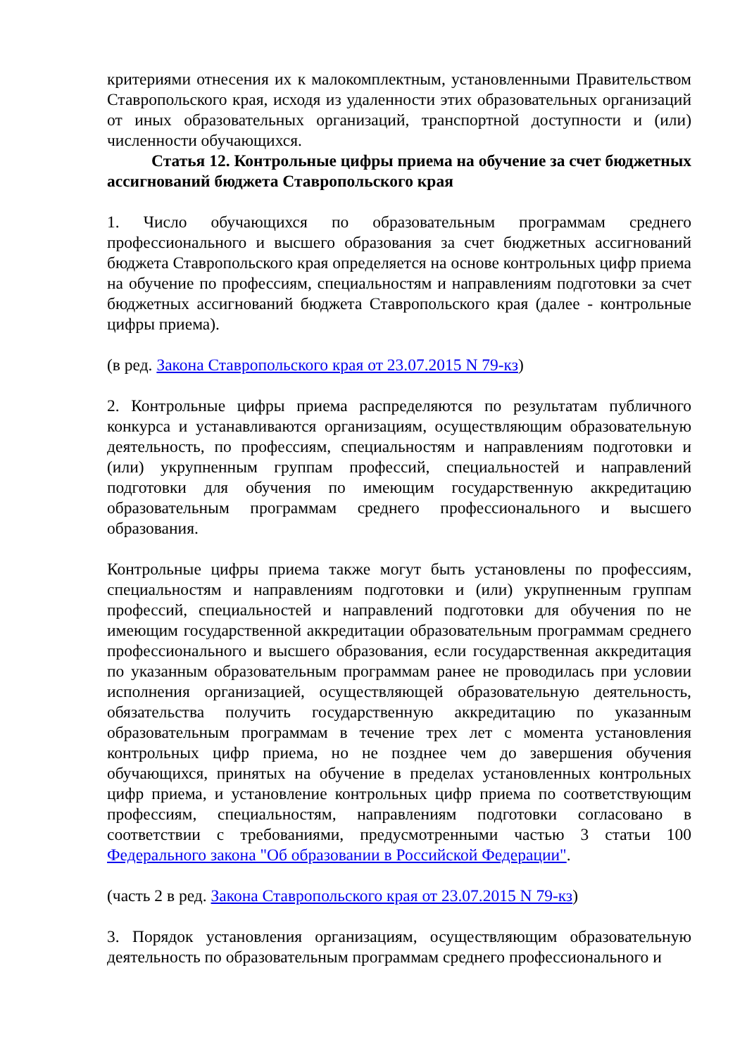критериями отнесения их к малокомплектным, установленными Правительством Ставропольского края, исходя из удаленности этих образовательных организаций от иных образовательных организаций, транспортной доступности и (или) численности обучающихся.
Статья 12. Контрольные цифры приема на обучение за счет бюджетных ассигнований бюджета Ставропольского края
1. Число обучающихся по образовательным программам среднего профессионального и высшего образования за счет бюджетных ассигнований бюджета Ставропольского края определяется на основе контрольных цифр приема на обучение по профессиям, специальностям и направлениям подготовки за счет бюджетных ассигнований бюджета Ставропольского края (далее - контрольные цифры приема).
(в ред. Закона Ставропольского края от 23.07.2015 N 79-кз)
2. Контрольные цифры приема распределяются по результатам публичного конкурса и устанавливаются организациям, осуществляющим образовательную деятельность, по профессиям, специальностям и направлениям подготовки и (или) укрупненным группам профессий, специальностей и направлений подготовки для обучения по имеющим государственную аккредитацию образовательным программам среднего профессионального и высшего образования.
Контрольные цифры приема также могут быть установлены по профессиям, специальностям и направлениям подготовки и (или) укрупненным группам профессий, специальностей и направлений подготовки для обучения по не имеющим государственной аккредитации образовательным программам среднего профессионального и высшего образования, если государственная аккредитация по указанным образовательным программам ранее не проводилась при условии исполнения организацией, осуществляющей образовательную деятельность, обязательства получить государственную аккредитацию по указанным образовательным программам в течение трех лет с момента установления контрольных цифр приема, но не позднее чем до завершения обучения обучающихся, принятых на обучение в пределах установленных контрольных цифр приема, и установление контрольных цифр приема по соответствующим профессиям, специальностям, направлениям подготовки согласовано в соответствии с требованиями, предусмотренными частью 3 статьи 100 Федерального закона "Об образовании в Российской Федерации".
(часть 2 в ред. Закона Ставропольского края от 23.07.2015 N 79-кз)
3. Порядок установления организациям, осуществляющим образовательную деятельность по образовательным программам среднего профессионального и